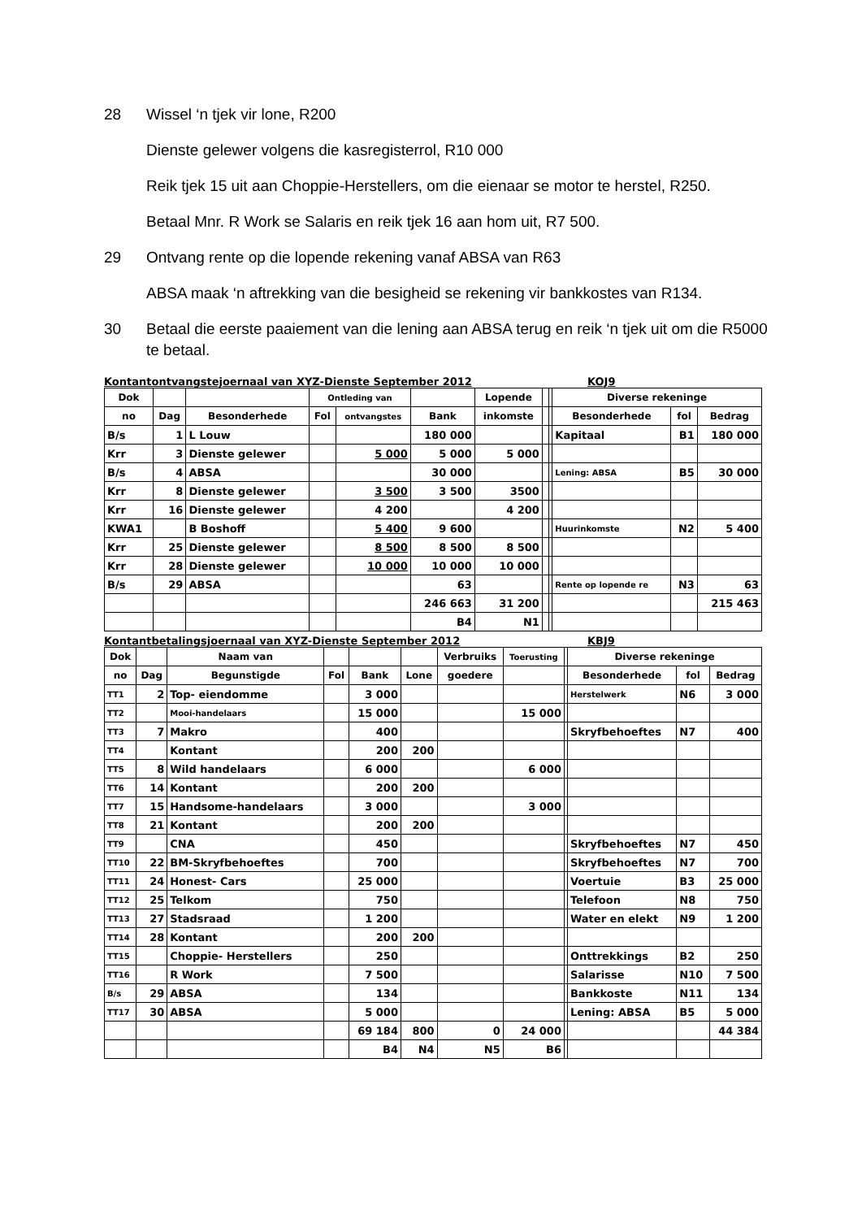28 Wissel ‘n tjek vir lone, R200
Dienste gelewer volgens die kasregisterrol, R10 000
Reik tjek 15 uit aan Choppie-Herstellers, om die eienaar se motor te herstel, R250.
Betaal Mnr. R Work se Salaris en reik tjek 16 aan hom uit, R7 500.
29 Ontvang rente op die lopende rekening vanaf ABSA van R63
ABSA maak ‘n aftrekking van die besigheid se rekening vir bankkostes van R134.
30 Betaal die eerste paaiement van die lening aan ABSA terug en reik ‘n tjek uit om die R5000 te betaal.
Kontantontvangstejoernaal van XYZ-Dienste September 2012 KOJ9
| Dok | | | Ontleding van | | | Lopende | | | Diverse rekeninge | | |
| --- | --- | --- | --- | --- | --- | --- | --- | --- | --- | --- | --- |
| no | Dag | Besonderhede | Fol | ontvangstes | Bank | inkomste | | | Besonderhede | fol | Bedrag |
| B/s | 1 | L Louw | | | 180 000 | | | | Kapitaal | B1 | 180 000 |
| Krr | 3 | Dienste gelewer | | 5 000 | 5 000 | 5 000 | | | | | |
| B/s | 4 | ABSA | | | 30 000 | | | | Lening: ABSA | B5 | 30 000 |
| Krr | 8 | Dienste gelewer | | 3 500 | 3 500 | 3500 | | | | | |
| Krr | 16 | Dienste gelewer | | 4 200 | | 4 200 | | | | | |
| KWA1 | | B Boshoff | | 5 400 | 9 600 | | | | Huurinkomste | N2 | 5 400 |
| Krr | 25 | Dienste gelewer | | 8 500 | 8 500 | 8 500 | | | | | |
| Krr | 28 | Dienste gelewer | | 10 000 | 10 000 | 10 000 | | | | | |
| B/s | 29 | ABSA | | | 63 | | | | Rente op lopende re | N3 | 63 |
| | | | | | 246 663 | 31 200 | | | | | 215 463 |
| | | | | | B4 | N1 | | | | | |
Kontantbetalingsjoernaal van XYZ-Dienste September 2012 KBJ9
| Dok | | Naam van | | | | Verbruiks | Toerusting | | Diverse rekeninge | | |
| --- | --- | --- | --- | --- | --- | --- | --- | --- | --- | --- | --- |
| no | Dag | Begunstigde | Fol | Bank | Lone | goedere | | | Besonderhede | fol | Bedrag |
| TT1 | 2 | Top- eiendomme | | 3 000 | | | | | Herstelwerk | N6 | 3 000 |
| TT2 | | Mooi-handelaars | | 15 000 | | | 15 000 | | | | |
| TT3 | 7 | Makro | | 400 | | | | | Skryfbehoeftes | N7 | 400 |
| TT4 | | Kontant | | 200 | 200 | | | | | | |
| TT5 | 8 | Wild handelaars | | 6 000 | | | 6 000 | | | | |
| TT6 | 14 | Kontant | | 200 | 200 | | | | | | |
| TT7 | 15 | Handsome-handelaars | | 3 000 | | | 3 000 | | | | |
| TT8 | 21 | Kontant | | 200 | 200 | | | | | | |
| TT9 | | CNA | | 450 | | | | | Skryfbehoeftes | N7 | 450 |
| TT10 | 22 | BM-Skryfbehoeftes | | 700 | | | | | Skryfbehoeftes | N7 | 700 |
| TT11 | 24 | Honest- Cars | | 25 000 | | | | | Voertuie | B3 | 25 000 |
| TT12 | 25 | Telkom | | 750 | | | | | Telefoon | N8 | 750 |
| TT13 | 27 | Stadsraad | | 1 200 | | | | | Water en elekt | N9 | 1 200 |
| TT14 | 28 | Kontant | | 200 | 200 | | | | | | |
| TT15 | | Choppie- Herstellers | | 250 | | | | | Onttrekkings | B2 | 250 |
| TT16 | | R Work | | 7 500 | | | | | Salarisse | N10 | 7 500 |
| B/s | 29 | ABSA | | 134 | | | | | Bankkoste | N11 | 134 |
| TT17 | 30 | ABSA | | 5 000 | | | | | Lening: ABSA | B5 | 5 000 |
| | | | | 69 184 | 800 | 0 | 24 000 | | | | 44 384 |
| | | | | B4 | N4 | N5 | B6 | | | | |